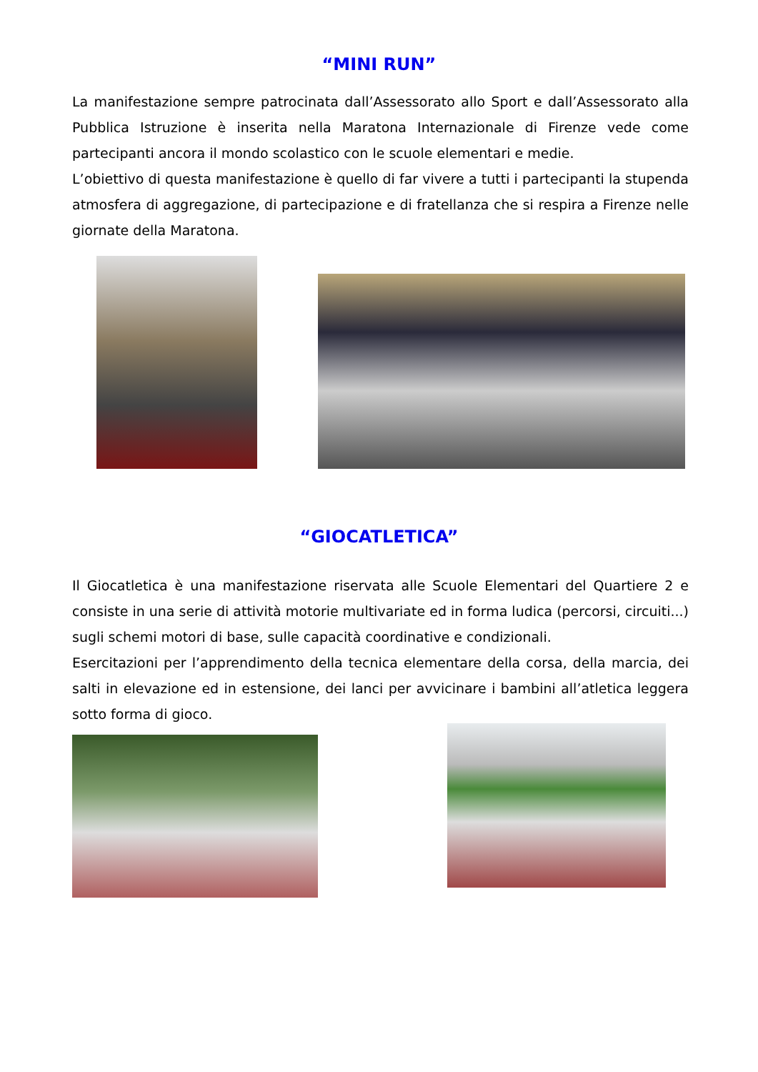“MINI RUN”
La manifestazione sempre patrocinata dall’Assessorato allo Sport e dall’Assessorato alla Pubblica Istruzione è inserita nella Maratona Internazionale di Firenze vede come partecipanti ancora il mondo scolastico con le scuole elementari e medie.
L’obiettivo di questa manifestazione è quello di far vivere a tutti i partecipanti la stupenda atmosfera di aggregazione, di partecipazione e di fratellanza che si respira a Firenze nelle giornate della Maratona.
“GIOCATLETICA”
Il Giocatletica è una manifestazione riservata alle Scuole Elementari del Quartiere 2 e consiste in una serie di attività motorie multivariate ed in forma ludica (percorsi, circuiti...) sugli schemi motori di base, sulle capacità coordinative e condizionali.
Esercitazioni per l’apprendimento della tecnica elementare della corsa, della marcia, dei salti in elevazione ed in estensione, dei lanci per avvicinare i bambini all’atletica leggera sotto forma di gioco.